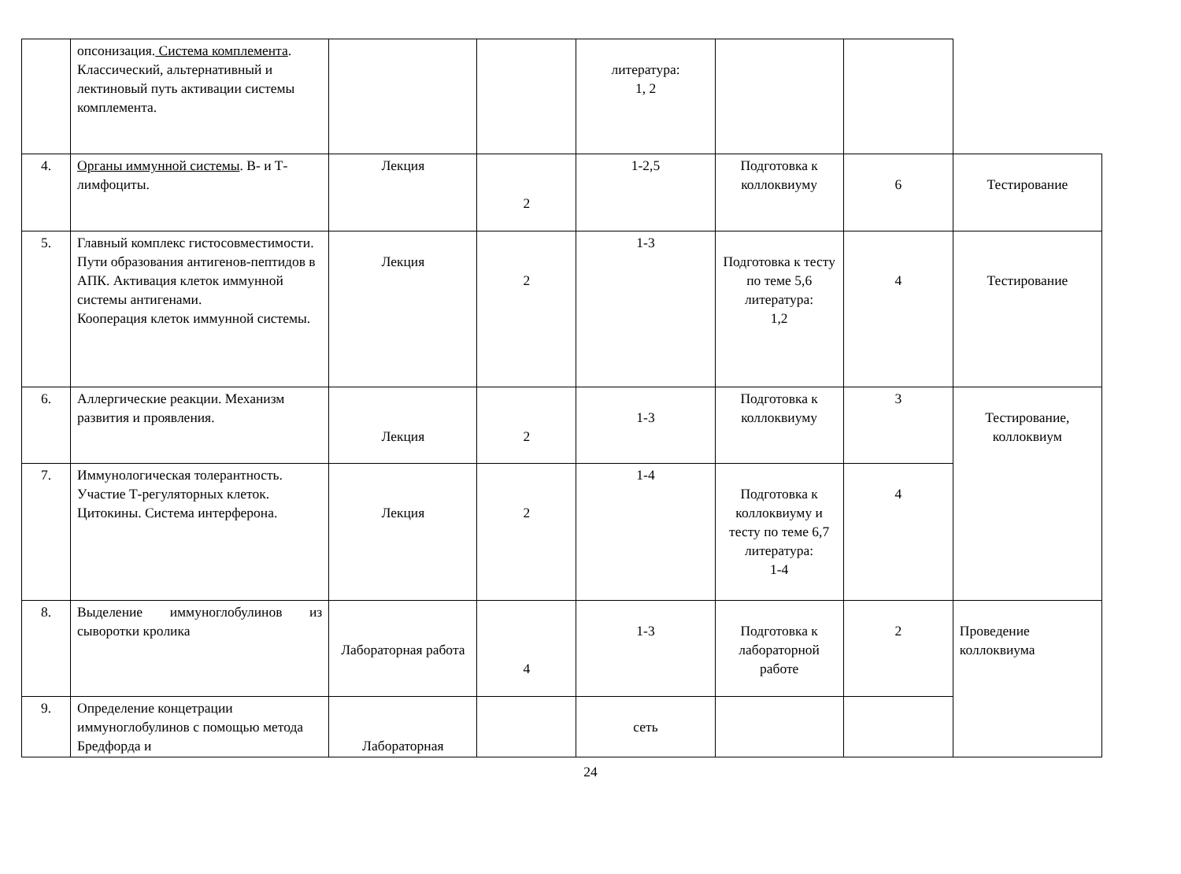| | опсонизация. Система комплемента . Классический, альтернативный и лектиновый путь активации системы комплемента. | | | литература: 1, 2 | | | |
| 4. | Органы иммунной системы . В- и Т-лимфоциты. | Лекция | 2 | 1-2,5 | Подготовка к коллоквиуму | 6 | Тестирование |
| 5. | Главный комплекс гистосовместимости. Пути образования антигенов-пептидов в АПК. Активация клеток иммунной системы антигенами. Кооперация клеток иммунной системы. | Лекция | 2 | 1-3 | Подготовка к тесту по теме 5,6 литература: 1,2 | 4 | Тестирование |
| 6. | Аллергические реакции. Механизм развития и проявления. | Лекция | 2 | 1-3 | Подготовка к коллоквиуму | 3 | Тестирование, коллоквиум |
| 7. | Иммунологическая толерантность. Участие Т-регуляторных клеток. Цитокины. Система интерферона. | Лекция | 2 | 1-4 | Подготовка к коллоквиуму и тесту по теме 6,7 литература: 1-4 | 4 | |
| 8. | Выделение иммуноглобулинов из сыворотки кролика | Лабораторная работа | 4 | 1-3 | Подготовка к лабораторной работе | 2 | Проведение коллоквиума |
| 9. | Определение концетрации иммуноглобулинов с помощью метода Бредфорда и | Лабораторная | | сеть | | | |
24